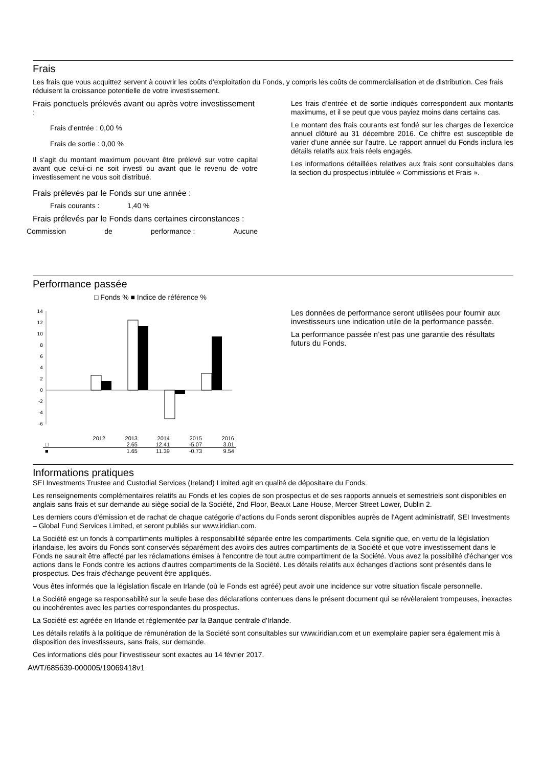Frais
Les frais que vous acquittez servent à couvrir les coûts d’exploitation du Fonds, y compris les coûts de commercialisation et de distribution. Ces frais réduisent la croissance potentielle de votre investissement.
Frais ponctuels prélevés avant ou après votre investissement :
Frais d’entrée : 0,00 %
Frais de sortie : 0,00 %
Il s'agit du montant maximum pouvant être prélevé sur votre capital avant que celui-ci ne soit investi ou avant que le revenu de votre investissement ne vous soit distribué.
Frais prélevés par le Fonds sur une année :
Frais courants : 1,40 %
Frais prélevés par le Fonds dans certaines circonstances :
Commission de performance : Aucune
Les frais d’entrée et de sortie indiqués correspondent aux montants maximums, et il se peut que vous payiez moins dans certains cas.
Le montant des frais courants est fondé sur les charges de l'exercice annuel clôturé au 31 décembre 2016. Ce chiffre est susceptible de varier d'une année sur l'autre. Le rapport annuel du Fonds inclura les détails relatifs aux frais réels engagés.
Les informations détaillées relatives aux frais sont consultables dans la section du prospectus intitulée « Commissions et Frais ».
Performance passée
□ Fonds % ■ Indice de référence %
14
12
10
8
6
4
2
0
-2
-4
-6
| | 2012 | 2013 | 2014 | 2015 | 2016 |
| □ | | 2.65 | 12.41 | -5.07 | 3.01 |
| ■ | | 1.65 | 11.39 | -0.73 | 9.54 |
Les données de performance seront utilisées pour fournir aux investisseurs une indication utile de la performance passée.
La performance passée n’est pas une garantie des résultats futurs du Fonds.
Informations pratiques
SEI Investments Trustee and Custodial Services (Ireland) Limited agit en qualité de dépositaire du Fonds.
Les renseignements complémentaires relatifs au Fonds et les copies de son prospectus et de ses rapports annuels et semestriels sont disponibles en anglais sans frais et sur demande au siège social de la Société, 2nd Floor, Beaux Lane House, Mercer Street Lower, Dublin 2.
Les derniers cours d'émission et de rachat de chaque catégorie d’actions du Fonds seront disponibles auprès de l'Agent administratif, SEI Investments – Global Fund Services Limited, et seront publiés sur www.iridian.com.
La Société est un fonds à compartiments multiples à responsabilité séparée entre les compartiments. Cela signifie que, en vertu de la législation irlandaise, les avoirs du Fonds sont conservés séparément des avoirs des autres compartiments de la Société et que votre investissement dans le Fonds ne saurait être affecté par les réclamations émises à l'encontre de tout autre compartiment de la Société. Vous avez la possibilité d'échanger vos actions dans le Fonds contre les actions d'autres compartiments de la Société. Les détails relatifs aux échanges d'actions sont présentés dans le prospectus. Des frais d'échange peuvent être appliqués.
Vous êtes informés que la législation fiscale en Irlande (où le Fonds est agréé) peut avoir une incidence sur votre situation fiscale personnelle.
La Société engage sa responsabilité sur la seule base des déclarations contenues dans le présent document qui se révèleraient trompeuses, inexactes ou incohérentes avec les parties correspondantes du prospectus.
La Société est agréée en Irlande et réglementée par la Banque centrale d'Irlande.
Les détails relatifs à la politique de rémunération de la Société sont consultables sur www.iridian.com et un exemplaire papier sera également mis à disposition des investisseurs, sans frais, sur demande.
Ces informations clés pour l'investisseur sont exactes au 14 février 2017.
AWT/685639-000005/19069418v1